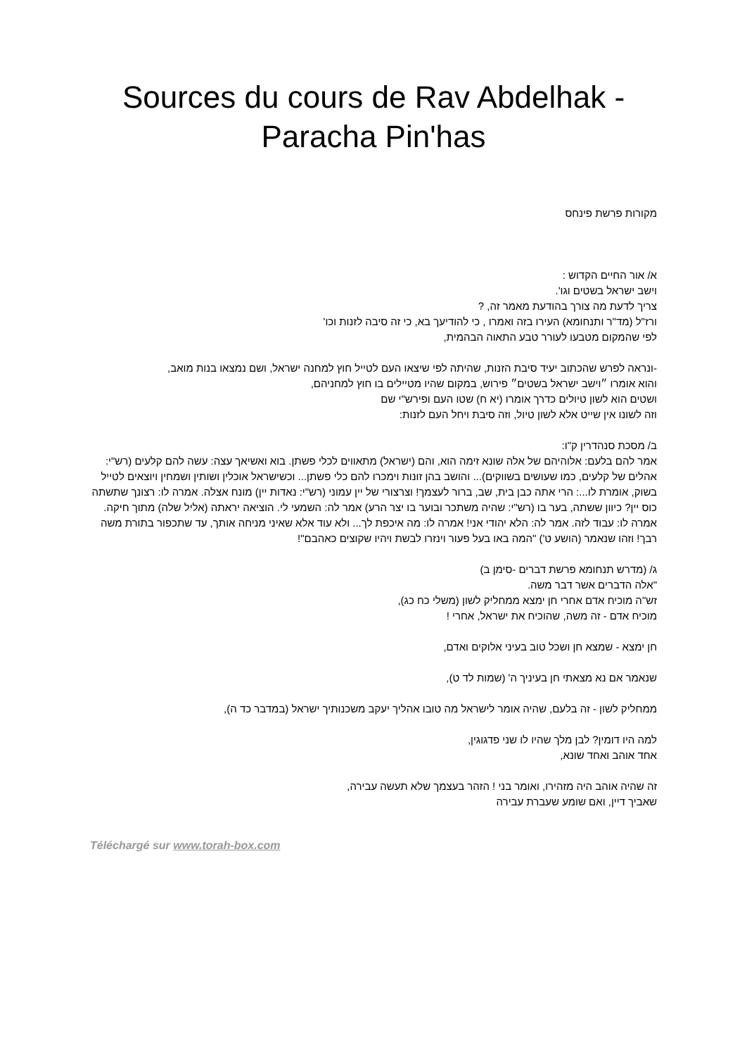Sources du cours de Rav Abdelhak -
Paracha Pin'has
מקורות פרשת פינחס
א/ אור החיים הקדוש :
וישב ישראל בשטים וגו'.
צריך לדעת מה צורך בהודעת מאמר זה, ?
ורז"ל (מד"ר ותנחומא) העירו בזה ואמרו , כי להודיעך בא, כי זה סיבה לזנות וכו'
לפי שהמקום מטבעו לעורר טבע התאוה הבהמית,
-ונראה לפרש שהכתוב יעיד סיבת הזנות, שהיתה לפי שיצאו העם לטייל חוץ למחנה ישראל, ושם נמצאו בנות מואב,
והוא אומרו ״וישב ישראל בשטים״ פירוש, במקום שהיו מטיילים בו חוץ למחניהם,
ושטים הוא לשון טיולים כדרך אומרו (יא ח) שטו העם ופירש"י שם
וזה לשונו אין שייט אלא לשון טיול, וזה סיבת ויחל העם לזנות:
ב/ מסכת סנהדרין ק"ו:
אמר להם בלעם: אלוהיהם של אלה שונא זימה הוא, והם (ישראל) מתאווים לכלי פשתן. בוא ואשיאך עצה: עשה להם קלעים (רש"י: אהלים של קלעים, כמו שעושים בשווקים)... והושב בהן זונות וימכרו להם כלי פשתן... וכשישראל אוכלין ושותין ושמחין ויוצאים לטייל בשוק, אומרת לו...: הרי אתה כבן בית, שב, ברור לעצמך! וצרצורי של יין עמוני (רש"י: נאדות יין) מונח אצלה. אמרה לו: רצונך שתשתה כוס יין? כיוון ששתה, בער בו (רש"י: שהיה משתכר ובוער בו יצר הרע) אמר לה: השמעי לי. הוציאה יראתה (אליל שלה) מתוך חיקה. אמרה לו: עבוד לזה. אמר לה: הלא יהודי אני! אמרה לו: מה איכפת לך... ולא עוד אלא שאיני מניחה אותך, עד שתכפור בתורת משה רבך! וזהו שנאמר (הושע ט') "המה באו בעל פעור וינזרו לבשת ויהיו שקוצים כאהבם"!
ג/ (מדרש תנחומא פרשת דברים -סימן ב)
"אלה הדברים אשר דבר משה.
זש"ה מוכיח אדם אחרי חן ימצא ממחליק לשון (משלי כח כג),
מוכיח אדם - זה משה, שהוכיח את ישראל, אחרי !
חן ימצא - שמצא חן ושכל טוב בעיני אלוקים ואדם,
שנאמר אם נא מצאתי חן בעיניך ה' (שמות לד ט),
ממחליק לשון - זה בלעם, שהיה אומר לישראל מה טובו אהליך יעקב משכנותיך ישראל (במדבר כד ה),
למה היו דומין? לבן מלך שהיו לו שני פדגוגין,
אחד אוהב ואחד שונא,
זה שהיה אוהב היה מזהירו, ואומר בני ! הזהר בעצמך שלא תעשה עבירה,
שאביך דיין, ואם שומע שעברת עבירה
Téléchargé sur www.torah-box.com